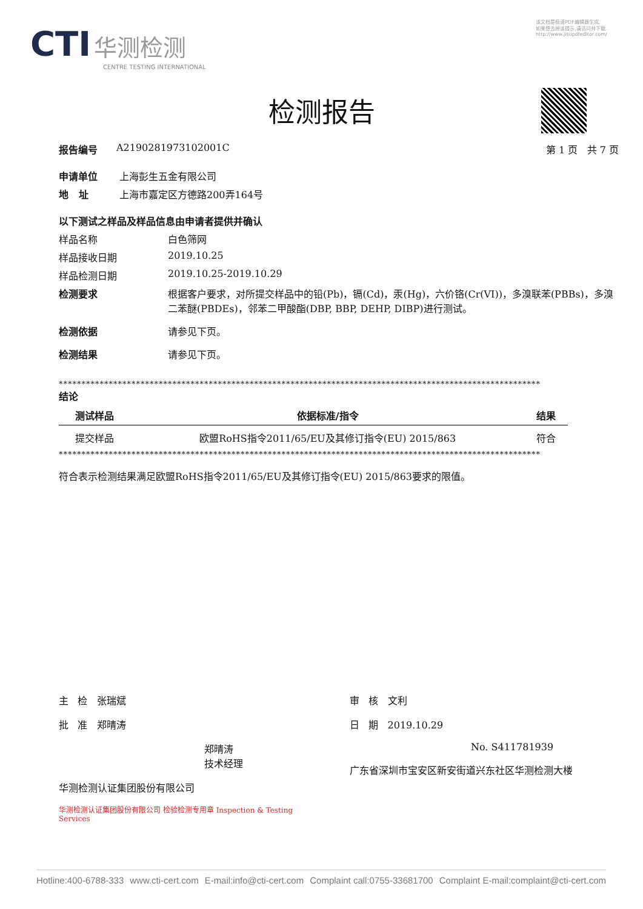CTI 华测检测
CENTRE TESTING INTERNATIONAL
该文档是极速PDF编辑器生成,
如果想去掉该提示,请访问并下载:
http://www.jisupdfeditor.com/
检测报告
报告编号 A2190281973102001C 第 1 页 共 7 页
申请单位 上海彭生五金有限公司
地 址 上海市嘉定区方德路200弄164号
以下测试之样品及样品信息由申请者提供并确认
样品名称 白色筛网
样品接收日期 2019.10.25
样品检测日期 2019.10.25-2019.10.29
检测要求 根据客户要求，对所提交样品中的铅(Pb)，镉(Cd)，汞(Hg)，六价铬(Cr(VI))，多溴联苯(PBBs)，多溴二苯醚(PBDEs)，邻苯二甲酸酯(DBP, BBP, DEHP, DIBP)进行测试。
检测依据 请参见下页。
检测结果 请参见下页。
**********************************************************************************************************
结论
| 测试样品 | 依据标准/指令 | 结果 |
| --- | --- | --- |
| 提交样品 | 欧盟RoHS指令2011/65/EU及其修订指令(EU) 2015/863 | 符合 |
**********************************************************************************************************
符合表示检测结果满足欧盟RoHS指令2011/65/EU及其修订指令(EU) 2015/863要求的限值。
主 检 张瑞斌
批 准 郑晴涛
郑晴涛
技术经理
华测检测认证集团股份有限公司
华测检测认证集团股份有限公司 检验检测专用章 Inspection & Testing Services
审 核 文利
日 期 2019.10.29
No. S411781939
广东省深圳市宝安区新安街道兴东社区华测检测大楼
Hotline:400-6788-333 www.cti-cert.com E-mail:info@cti-cert.com Complaint call:0755-33681700 Complaint E-mail:complaint@cti-cert.com